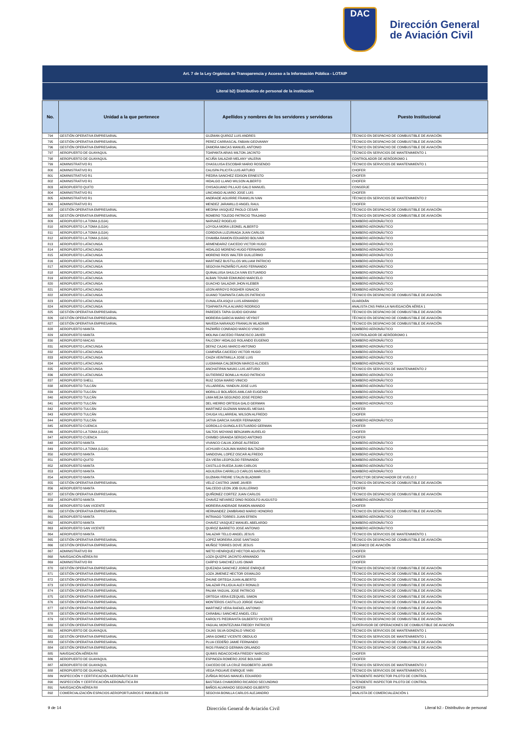DAC
Dirección General
de Aviación Civil
| Art. 7 de la Ley Orgánica de Transparencia y Acceso a la Información Pública - LOTAIP |
| Literal b2) Distributivo de personal de la institución |
| No. | Unidad a la que pertenece | Apellidos y nombres de los servidores y servidoras | Puesto Institucional |
| --- | --- | --- | --- |
| 794 | GESTIÓN OPERATIVA EMPRESARIAL | GUZMAN QUIROZ LUIS ANDRES | TÉCNICO EN DESPACHO DE COMBUSTIBLE DE AVIACIÓN |
| 795 | GESTIÓN OPERATIVA EMPRESARIAL | PEREZ CARRASCAL FABIAN GEOVANNY | TÉCNICO EN DESPACHO DE COMBUSTIBLE DE AVIACIÓN |
| 796 | GESTIÓN OPERATIVA EMPRESARIAL | ZAMORA MACAS MANUEL ANTONIO | TÉCNICO EN DESPACHO DE COMBUSTIBLE DE AVIACIÓN |
| 797 | AEROPUERTO DE GUAYAQUIL | TOAPANTA ARIAS MILTON JACINTO | TÉCNICO EN SERVICIOS DE MANTENIMIENTO 1 |
| 798 | AEROPUERTO DE GUAYAQUIL | ACUÑA SALAZAR MELANY VALERIA | CONTROLADOR DE AERÓDROMO 1 |
| 799 | ADMINISTRATIVO R1 | CHASILUISA ESCOBAR MARIO ROSENDO | TÉCNICO EN SERVICIOS DE MANTENIMIENTO 1 |
| 800 | ADMINISTRATIVO R1 | CALISPA PILICITA LUIS ARTURO | CHOFER |
| 801 | ADMINISTRATIVO R1 | PIEDRA SANCHEZ EDISON ERNESTO | CHOFER |
| 802 | ADMINISTRATIVO R1 | HIDALGO LLANO WILSON ALBERTO | CHOFER |
| 803 | AEROPUERTO QUITO | CHISAGUANO PILLAJO GALO MANUEL | CONSERJE |
| 804 | ADMINISTRATIVO R1 | LINCANGO ALVARO JOSE LUIS | CHOFER |
| 805 | ADMINISTRATIVO R1 | ANDRADE AGUIRRE FRANKLIN IVAN | TÉCNICO EN SERVICIOS DE MANTENIMIENTO 2 |
| 806 | ADMINISTRATIVO R1 | MENDEZ JARAMILLO ANGEL RAUL | CHOFER |
| 807 | GESTIÓN OPERATIVA EMPRESARIAL | MEDINA VASQUEZ PAOLO CESAR | TÉCNICO EN DESPACHO DE COMBUSTIBLE DE AVIACIÓN |
| 808 | GESTIÓN OPERATIVA EMPRESARIAL | ROMERO TOLEDO PATRICIO TRAJANO | TÉCNICO EN DESPACHO DE COMBUSTIBLE DE AVIACIÓN |
| 809 | AEROPUERTO LA TOMA (LOJA) | NARVAEZ ROGELIO | BOMBERO AERONÁUTICO |
| 810 | AEROPUERTO LA TOMA (LOJA) | LOYOLA MORA LEONEL ALBERTO | BOMBERO AERONÁUTICO |
| 811 | AEROPUERTO LA TOMA (LOJA) | CORDOVA LUZURIAGA JUAN CARLOS | BOMBERO AERONÁUTICO |
| 812 | AEROPUERTO LA TOMA (LOJA) | CHAMBA RAMON EDUARDO BOLIVAR | BOMBERO AERONÁUTICO |
| 813 | AEROPUERTO LATACUNGA | ARMENDARIZ CAICEDO VICTOR HUGO | BOMBERO AERONÁUTICO |
| 814 | AEROPUERTO LATACUNGA | HIDALGO MORENO HUGO FERNANDO | BOMBERO AERONÁUTICO |
| 815 | AEROPUERTO LATACUNGA | MORENO RIOS WALTER GUILLERMO | BOMBERO AERONÁUTICO |
| 816 | AEROPUERTO LATACUNGA | MARTINEZ BUSTILLOS WILLIAM PATRICIO | BOMBERO AERONÁUTICO |
| 817 | AEROPUERTO LATACUNGA | SEGOVIA PAZMIÑO FLAVIO FERNANDO | BOMBERO AERONÁUTICO |
| 818 | AEROPUERTO LATACUNGA | QUINALUISA SHULCA IVAN ESTUARDO | BOMBERO AERONÁUTICO |
| 819 | AEROPUERTO LATACUNGA | ALBAN TOVAR EDMUNDO MARCELO | BOMBERO AERONÁUTICO |
| 820 | AEROPUERTO LATACUNGA | GUACHO SALAZAR JHON KLEBER | BOMBERO AERONÁUTICO |
| 821 | AEROPUERTO LATACUNGA | LEON ARROYO ROGHER IGNACIO | BOMBERO AERONÁUTICO |
| 822 | AEROPUERTO LATACUNGA | GUANO TOAPANTA CARLOS PATRICIO | TÉCNICO EN DESPACHO DE COMBUSTIBLE DE AVIACIÓN |
| 823 | AEROPUERTO LATACUNGA | CUNALATA ASQUI LUIS ARMANDO | GUARDIÁN |
| 824 | AEROPUERTO LATACUNGA | TOAPANTA PILA ALVARO RODRIGO | ANALISTA CNS PARA LA NAVEGACIÓN AÉREA 1 |
| 825 | GESTIÓN OPERATIVA EMPRESARIAL | PAREDES TAPIA GUIDO GIOVANI | TÉCNICO EN DESPACHO DE COMBUSTIBLE DE AVIACIÓN |
| 826 | GESTIÓN OPERATIVA EMPRESARIAL | MOREIRA GARCIA MARIO VEYROT | TÉCNICO EN DESPACHO DE COMBUSTIBLE DE AVIACIÓN |
| 827 | GESTIÓN OPERATIVA EMPRESARIAL | NAVEDA NARANJO FRANKLIN WLADIMIR | TÉCNICO EN DESPACHO DE COMBUSTIBLE DE AVIACIÓN |
| 828 | AEROPUERTO MANTA | PAZMIÑO CONRADO MARCO VINICIO | BOMBERO AERONÁUTICO |
| 829 | AEROPUERTO MANTA | MOLINA CAICEDO FRANCISCO JAVIER | CONTROLADOR DE AERÓDROMO 1 |
| 830 | AEROPUERTO MACAS | FALCONY HIDALGO ROLANDO EUGENIO | BOMBERO AERONÁUTICO |
| 831 | AEROPUERTO LATACUNGA | DEFAZ CAJAS MARCO ANTONIO | BOMBERO AERONÁUTICO |
| 832 | AEROPUERTO LATACUNGA | CAMPAÑA CAICEDO VICTOR HUGO | BOMBERO AERONÁUTICO |
| 833 | AEROPUERTO LATACUNGA | CAIZA VEINTIMILLA JOSE LUIS | BOMBERO AERONÁUTICO |
| 834 | AEROPUERTO LATACUNGA | LUGMANIA CALDERON MARCO ALCIDES | BOMBERO AERONÁUTICO |
| 835 | AEROPUERTO LATACUNGA | ANCHATIPAN NAVAS LUIS ARTURO | TÉCNICO EN SERVICIOS DE MANTENIMIENTO 2 |
| 836 | AEROPUERTO LATACUNGA | GUTIERREZ BONILLA HUGO PATRICIO | BOMBERO AERONÁUTICO |
| 837 | AEROPUERTO SHELL | RUIZ SOSA MARIO VINICIO | BOMBERO AERONÁUTICO |
| 838 | AEROPUERTO TULCÁN | VILLARREAL YANDUN JOSE LUIS | BOMBERO AERONÁUTICO |
| 839 | AEROPUERTO TULCÁN | MORILLO BOLAÑOS AMILCAR EUGENIO | BOMBERO AERONÁUTICO |
| 840 | AEROPUERTO TULCÁN | LIMA MEJIA SEGUNDO JOSE PEDRO | BOMBERO AERONÁUTICO |
| 841 | AEROPUERTO TULCÁN | DEL HIERRO ORTEGA GALO GERMAN | BOMBERO AERONÁUTICO |
| 842 | AEROPUERTO TULCÁN | MARTINEZ GUZMAN MANUEL MESIAS | CHOFER |
| 843 | AEROPUERTO TULCÁN | CHUGA VILLARREAL WILSON ALFREDO | CHOFER |
| 844 | AEROPUERTO TULCÁN | JATIVA GARCIA XAVIER FERNANDO | BOMBERO AERONÁUTICO |
| 845 | AEROPUERTO CUENCA | GORDILLO GUINGLA ESTUARDO GERMAN | CHOFER |
| 846 | AEROPUERTO LA TOMA (LOJA) | SALTOS MOYANO BENJAMIN AURELIO | CHOFER |
| 847 | AEROPUERTO CUENCA | CHIMBO GRANDA SERGIO ANTONIO | CHOFER |
| 848 | AEROPUERTO MANTA | VIVANCO CALVA JORGE ALFREDO | BOMBERO AERONÁUTICO |
| 849 | AEROPUERTO LA TOMA (LOJA) | UCHUARI CAJILIMA MARIO BALTAZAR | BOMBERO AERONÁUTICO |
| 850 | AEROPUERTO MANTA | SANDOVAL LOPEZ OSCAR ALFREDO | BOMBERO AERONÁUTICO |
| 851 | AEROPUERTO QUITO | IZA VIERA LEOPOLDO FERNANDO | BOMBERO AERONÁUTICO |
| 852 | AEROPUERTO MANTA | CASTILLO RUEDA JUAN CARLOS | BOMBERO AERONÁUTICO |
| 853 | AEROPUERTO MANTA | AGUILERA CARRILLO CARLOS MARCELO | BOMBERO AERONÁUTICO |
| 854 | AEROPUERTO MANTA | GUZMAN FREIRE STALIN BLADIMIR | INSPECTOR DESPACHADOR DE VUELO 2 |
| 855 | GESTIÓN OPERATIVA EMPRESARIAL | VELIZ CASTRO JAIME JAVIER | TÉCNICO EN DESPACHO DE COMBUSTIBLE DE AVIACIÓN |
| 856 | AEROPUERTO MANTA | SALCEDO LEON JOB GUILLERMO | CHOFER |
| 857 | GESTIÓN OPERATIVA EMPRESARIAL | QUIÑONEZ CORTEZ JUAN CARLOS | TÉCNICO EN DESPACHO DE COMBUSTIBLE DE AVIACIÓN |
| 858 | AEROPUERTO MANTA | CHAVEZ NEVAREZ DINO RODOLFO AUGUSTO | BOMBERO AERONÁUTICO |
| 859 | AEROPUERTO SAN VICENTE | MOREIRA ANDRADE RAMON AMANDO | CHOFER |
| 860 | GESTIÓN OPERATIVA EMPRESARIAL | HERNANDEZ ZAMBRANO MARIO HONORIO | TÉCNICO EN DESPACHO DE COMBUSTIBLE DE AVIACIÓN |
| 861 | AEROPUERTO MANTA | INTRIAGO TORRES JUAN EFREN | BOMBERO AERONÁUTICO |
| 862 | AEROPUERTO MANTA | CHAVEZ VASQUEZ MANUEL ABELARDO | BOMBERO AERONÁUTICO |
| 863 | AEROPUERTO SAN VICENTE | QUIROZ BARRETO JOSE ANTONIO | BOMBERO AERONÁUTICO |
| 864 | AEROPUERTO MANTA | SALAZAR TELLO ANGEL JESUS | TÉCNICO EN SERVICIOS DE MANTENIMIENTO 1 |
| 865 | GESTIÓN OPERATIVA EMPRESARIAL | LOPEZ MOREIRA JOSE SANTIAGO | TÉCNICO EN DESPACHO DE COMBUSTIBLE DE AVIACIÓN |
| 866 | GESTIÓN OPERATIVA EMPRESARIAL | MUÑOZ TORRES DOVE JESUS | MECÁNICO DE AVIACIÓN |
| 867 | ADMINISTRATIVO RII | NIETO HENRIQUEZ HECTOR AGUSTIN | CHOFER |
| 868 | NAVEGACIÓN AÉREA RII | LOZA QUIZPE JACINTO ARMANDO | CHOFER |
| 869 | ADMINISTRATIVO RII | CARPIO SANCHEZ LUIS OMAR | CHOFER |
| 870 | GESTIÓN OPERATIVA EMPRESARIAL | QUEZADA SANCHEZ JORGE ENRIQUE | TÉCNICO EN DESPACHO DE COMBUSTIBLE DE AVIACIÓN |
| 871 | GESTIÓN OPERATIVA EMPRESARIAL | LOZA JIMENEZ HECTOR OSWALDO | TÉCNICO EN DESPACHO DE COMBUSTIBLE DE AVIACIÓN |
| 872 | GESTIÓN OPERATIVA EMPRESARIAL | ZHUNE ORTEGA JUAN ALBERTO | TÉCNICO EN DESPACHO DE COMBUSTIBLE DE AVIACIÓN |
| 873 | GESTIÓN OPERATIVA EMPRESARIAL | SALAZAR PILLIGUA ALEX RONALD | TÉCNICO EN DESPACHO DE COMBUSTIBLE DE AVIACIÓN |
| 874 | GESTIÓN OPERATIVA EMPRESARIAL | PALMA YAGUAL JOSE PATRICIO | TÉCNICO EN DESPACHO DE COMBUSTIBLE DE AVIACIÓN |
| 875 | GESTIÓN OPERATIVA EMPRESARIAL | ORTEGA VERA EZEQUIEL SIMON | TÉCNICO EN DESPACHO DE COMBUSTIBLE DE AVIACIÓN |
| 876 | GESTIÓN OPERATIVA EMPRESARIAL | MONTEROS CASTILLO JORGE ISAAC | TÉCNICO EN DESPACHO DE COMBUSTIBLE DE AVIACIÓN |
| 877 | GESTIÓN OPERATIVA EMPRESARIAL | MARTINEZ VERA RAFAEL ANTONIO | TÉCNICO EN DESPACHO DE COMBUSTIBLE DE AVIACIÓN |
| 878 | GESTIÓN OPERATIVA EMPRESARIAL | CARABALI SANCHEZ ANGEL CELI | TÉCNICO EN DESPACHO DE COMBUSTIBLE DE AVIACIÓN |
| 879 | GESTIÓN OPERATIVA EMPRESARIAL | KAROLYS PIEDRAHITA GILBERTO VICENTE | TÉCNICO EN DESPACHO DE COMBUSTIBLE DE AVIACIÓN |
| 880 | GESTIÓN OPERATIVA EMPRESARIAL | YAGUAL MONTEZUMA FREDDY PATRICIO | SUPERVISOR DE OPERACIONES DE COMBUSTIBLE DE AVIACIÓN |
| 881 | AEROPUERTO DE GUAYAQUIL | CAJAS SILVA GONZALO VINICIO | TÉCNICO EN SERVICIOS DE MANTENIMIENTO 1 |
| 882 | GESTIÓN OPERATIVA EMPRESARIAL | JARA GOMEZ VICENTE OBDULIO | TÉCNICO EN SERVICIOS DE MANTENIMIENTO 1 |
| 883 | GESTIÓN OPERATIVA EMPRESARIAL | PLUA CEDEÑO JAIME FERNANDO | TÉCNICO EN DESPACHO DE COMBUSTIBLE DE AVIACIÓN |
| 884 | GESTIÓN OPERATIVA EMPRESARIAL | RIOS FRANCO GERMAN ORLANDO | TÉCNICO EN DESPACHO DE COMBUSTIBLE DE AVIACIÓN |
| 885 | NAVEGACIÓN AÉREA RII | QUIMIS INDACOCHEA FREDDY NARCISO | CHOFER |
| 886 | AEROPUERTO DE GUAYAQUIL | ESPINOZA ROMERO JOSE BOLIVAR | CHOFER |
| 887 | AEROPUERTO DE GUAYAQUIL | CAICEDO DE LA CRUZ RIGOBERTO JAVIER | TÉCNICO EN SERVICIOS DE MANTENIMIENTO 2 |
| 888 | AEROPUERTO DE GUAYAQUIL | VEGA PIGUAVE ENRIQUE YARI | TÉCNICO EN SERVICIOS DE MANTENIMIENTO 1 |
| 889 | INSPECCIÓN Y CERTIFICACIÓN AERONÁUTICA RII | ZUÑIGA ROSAS MANUEL EDUARDO | INTENDENTE INSPECTOR PILOTO DE CONTROL |
| 890 | INSPECCIÓN Y CERTIFICACIÓN AERONÁUTICA RII | BASTIDAS CHAMORRO RICARDO SECUNDINO | INTENDENTE INSPECTOR PILOTO DE CONTROL |
| 891 | NAVEGACIÓN AÉREA RII | BAÑOS ALVARADO SEGUNDO GILBERTO | CHOFER |
| 892 | COMERCIALIZACIÓN ESPACIOS AEROPORTUARIOS E INMUEBLES RII | SEGOVIA BONILLA CARLOS ALEJANDRO | ANALISTA DE COMERCIALIZACIÓN 1 |
9 de 14 Dirección General de Aviación Civil Literal b2.- Distributivo de personal